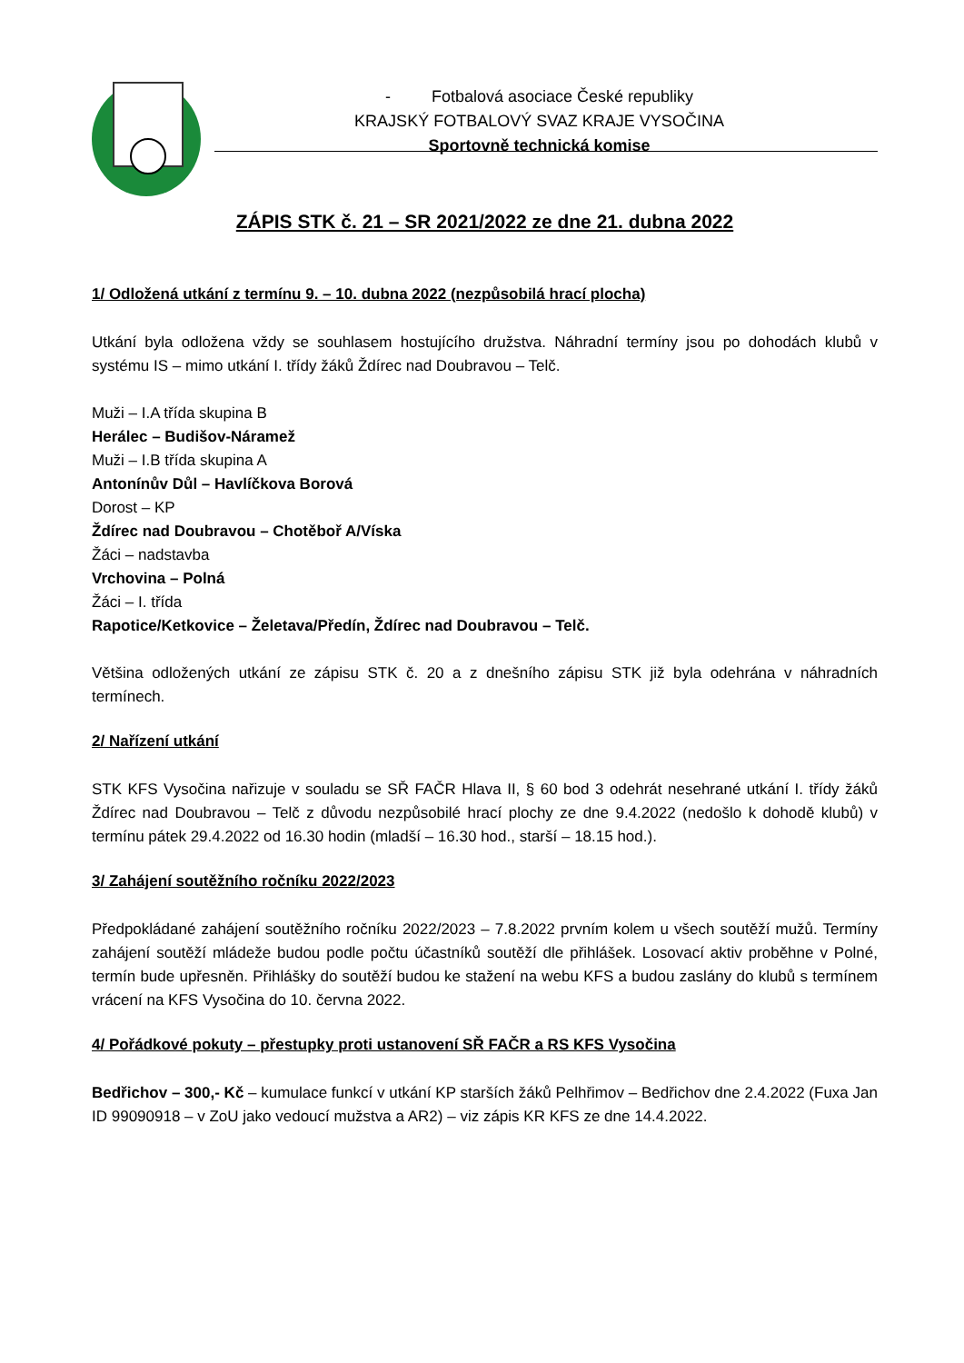- Fotbalová asociace České republiky
KRAJSKÝ FOTBALOVÝ SVAZ KRAJE VYSOČINA
Sportovně technická komise
ZÁPIS STK č. 21 – SR 2021/2022 ze dne 21. dubna 2022
1/ Odložená utkání z termínu 9. – 10. dubna 2022 (nezpůsobilá hrací plocha)
Utkání byla odložena vždy se souhlasem hostujícího družstva. Náhradní termíny jsou po dohodách klubů v systému IS – mimo utkání I. třídy žáků Ždírec nad Doubravou – Telč.
Muži – I.A třída skupina B
Herálec – Budišov-Náramež
Muži – I.B třída skupina A
Antonínův Důl – Havlíčkova Borová
Dorost – KP
Ždírec nad Doubravou – Chotěboř A/Víska
Žáci – nadstavba
Vrchovina – Polná
Žáci – I. třída
Rapotice/Ketkovice – Želetava/Předín, Ždírec nad Doubravou – Telč.
Většina odložených utkání ze zápisu STK č. 20 a z dnešního zápisu STK již byla odehrána v náhradních termínech.
2/ Nařízení utkání
STK KFS Vysočina nařizuje v souladu se SŘ FAČR Hlava II, § 60 bod 3 odehrát nesehrané utkání I. třídy žáků Ždírec nad Doubravou – Telč z důvodu nezpůsobilé hrací plochy ze dne 9.4.2022 (nedošlo k dohodě klubů) v termínu pátek 29.4.2022 od 16.30 hodin (mladší – 16.30 hod., starší – 18.15 hod.).
3/ Zahájení soutěžního ročníku 2022/2023
Předpokládané zahájení soutěžního ročníku 2022/2023 – 7.8.2022 prvním kolem u všech soutěží mužů. Termíny zahájení soutěží mládeže budou podle počtu účastníků soutěží dle přihlášek. Losovací aktiv proběhne v Polné, termín bude upřesněn. Přihlášky do soutěží budou ke stažení na webu KFS a budou zaslány do klubů s termínem vrácení na KFS Vysočina do 10. června 2022.
4/ Pořádkové pokuty – přestupky proti ustanovení SŘ FAČR a RS KFS Vysočina
Bedřichov – 300,- Kč – kumulace funkcí v utkání KP starších žáků Pelhřimov – Bedřichov dne 2.4.2022 (Fuxa Jan ID 99090918 – v ZoU jako vedoucí mužstva a AR2) – viz zápis KR KFS ze dne 14.4.2022.